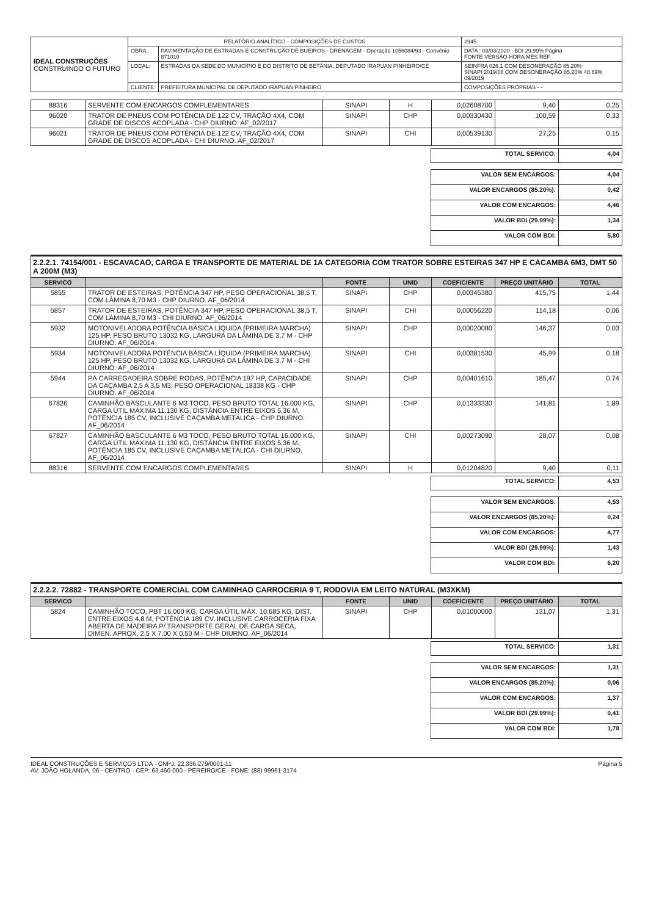| IDEAL CONSTRUÇÕES CONSTRUINDO O FUTURO | RELATÓRIO ANALÍTICO - COMPOSIÇÕES DE CUSTOS | | | 2945 |
| | OBRA: | PAVIMENTAÇÃO DE ESTRADAS E CONSTRUÇÃO DE BUEIROS - DRENAGEM - Operação 1056084/93 - Convênio 871010 | DATA : 03/03/2020 BDI 29,99% Página FONTE VERSÃO HORA MES REF | |
| | LOCAL: | ESTRADAS DA SEDE DO MUNICÍPIO E DO DISTRITO DE BETÂNIA, DEPUTADO IRAPUAN PINHEIRO/CE | SEINFRA 026.1 COM DESONERAÇÃO 85,20% SINAPI 2019/08 COM DESONERAÇÃO 85,20% 48,69% 09/2019 | |
| | CLIENTE: | PREFEITURA MUNICIPAL DE DEPUTADO IRAPUAN PINHEIRO | COMPOSIÇÕES PRÓPRIAS - - | |
| 88316 | SERVENTE COM ENCARGOS COMPLEMENTARES | SINAPI | H | 0,02608700 | 9,40 | 0,25 |
| 96020 | TRATOR DE PNEUS COM POTÊNCIA DE 122 CV, TRAÇÃO 4X4, COM GRADE DE DISCOS ACOPLADA - CHP DIURNO. AF_02/2017 | SINAPI | CHP | 0,00330430 | 100,59 | 0,33 |
| 96021 | TRATOR DE PNEUS COM POTÊNCIA DE 122 CV, TRAÇÃO 4X4, COM GRADE DE DISCOS ACOPLADA - CHI DIURNO. AF_02/2017 | SINAPI | CHI | 0,00539130 | 27,25 | 0,15 |
| TOTAL SERVICO: | 4,04 |
| VALOR SEM ENCARGOS: | 4,04 |
| VALOR ENCARGOS (85.20%): | 0,42 |
| VALOR COM ENCARGOS: | 4,46 |
| VALOR BDI (29.99%): | 1,34 |
| VALOR COM BDI: | 5,80 |
2.2.2.1. 74154/001 - ESCAVACAO, CARGA E TRANSPORTE DE MATERIAL DE 1A CATEGORIA COM TRATOR SOBRE ESTEIRAS 347 HP E CACAMBA 6M3, DMT 50 A 200M (M3)
| SERVICO | | FONTE | UNID | COEFICIENTE | PREÇO UNITÁRIO | TOTAL |
| --- | --- | --- | --- | --- | --- | --- |
| 5855 | TRATOR DE ESTEIRAS, POTÊNCIA 347 HP, PESO OPERACIONAL 38,5 T, COM LÂMINA 8,70 M3 - CHP DIURNO. AF_06/2014 | SINAPI | CHP | 0,00345380 | 415,75 | 1,44 |
| 5857 | TRATOR DE ESTEIRAS, POTÊNCIA 347 HP, PESO OPERACIONAL 38,5 T, COM LÂMINA 8,70 M3 - CHI DIURNO. AF_06/2014 | SINAPI | CHI | 0,00056220 | 114,18 | 0,06 |
| 5932 | MOTONIVELADORA POTÊNCIA BÁSICA LÍQUIDA (PRIMEIRA MARCHA) 125 HP, PESO BRUTO 13032 KG, LARGURA DA LÂMINA DE 3,7 M - CHP DIURNO. AF_06/2014 | SINAPI | CHP | 0,00020080 | 146,37 | 0,03 |
| 5934 | MOTONIVELADORA POTÊNCIA BÁSICA LÍQUIDA (PRIMEIRA MARCHA) 125 HP, PESO BRUTO 13032 KG, LARGURA DA LÂMINA DE 3,7 M - CHI DIURNO. AF_06/2014 | SINAPI | CHI | 0,00381530 | 45,99 | 0,18 |
| 5944 | PÁ CARREGADEIRA SOBRE RODAS, POTÊNCIA 197 HP, CAPACIDADE DA CAÇAMBA 2,5 A 3,5 M3, PESO OPERACIONAL 18338 KG - CHP DIURNO. AF_06/2014 | SINAPI | CHP | 0,00401610 | 185,47 | 0,74 |
| 67826 | CAMINHÃO BASCULANTE 6 M3 TOCO, PESO BRUTO TOTAL 16.000 KG, CARGA ÚTIL MÁXIMA 11.130 KG, DISTÂNCIA ENTRE EIXOS 5,36 M, POTÊNCIA 185 CV, INCLUSIVE CAÇAMBA METÁLICA - CHP DIURNO. AF_06/2014 | SINAPI | CHP | 0,01333330 | 141,81 | 1,89 |
| 67827 | CAMINHÃO BASCULANTE 6 M3 TOCO, PESO BRUTO TOTAL 16.000 KG, CARGA ÚTIL MÁXIMA 11.130 KG, DISTÂNCIA ENTRE EIXOS 5,36 M, POTÊNCIA 185 CV, INCLUSIVE CAÇAMBA METÁLICA - CHI DIURNO. AF_06/2014 | SINAPI | CHI | 0,00273090 | 28,07 | 0,08 |
| 88316 | SERVENTE COM ENCARGOS COMPLEMENTARES | SINAPI | H | 0,01204820 | 9,40 | 0,11 |
| TOTAL SERVICO: | 4,53 |
| VALOR SEM ENCARGOS: | 4,53 |
| VALOR ENCARGOS (85.20%): | 0,24 |
| VALOR COM ENCARGOS: | 4,77 |
| VALOR BDI (29.99%): | 1,43 |
| VALOR COM BDI: | 6,20 |
2.2.2.2. 72882 - TRANSPORTE COMERCIAL COM CAMINHAO CARROCERIA 9 T, RODOVIA EM LEITO NATURAL (M3XKM)
| SERVICO | | FONTE | UNID | COEFICIENTE | PREÇO UNITÁRIO | TOTAL |
| --- | --- | --- | --- | --- | --- | --- |
| 5824 | CAMINHÃO TOCO, PBT 16.000 KG, CARGA ÚTIL MÁX. 10.685 KG, DIST. ENTRE EIXOS 4,8 M, POTÊNCIA 189 CV, INCLUSIVE CARROCERIA FIXA ABERTA DE MADEIRA P/ TRANSPORTE GERAL DE CARGA SECA, DIMEN. APROX. 2,5 X 7,00 X 0,50 M - CHP DIURNO. AF_06/2014 | SINAPI | CHP | 0,01000000 | 131,07 | 1,31 |
| TOTAL SERVICO: | 1,31 |
| VALOR SEM ENCARGOS: | 1,31 |
| VALOR ENCARGOS (85.20%): | 0,06 |
| VALOR COM ENCARGOS: | 1,37 |
| VALOR BDI (29.99%): | 0,41 |
| VALOR COM BDI: | 1,78 |
IDEAL CONSTRUÇÕES E SERVIÇOS LTDA - CNPJ: 22.336.279/0001-11
AV. JOÃO HOLANDA, 06 - CENTRO - CEP: 63.460-000 - PEREIRO/CE - FONE: (88) 99961-3174
Página 5